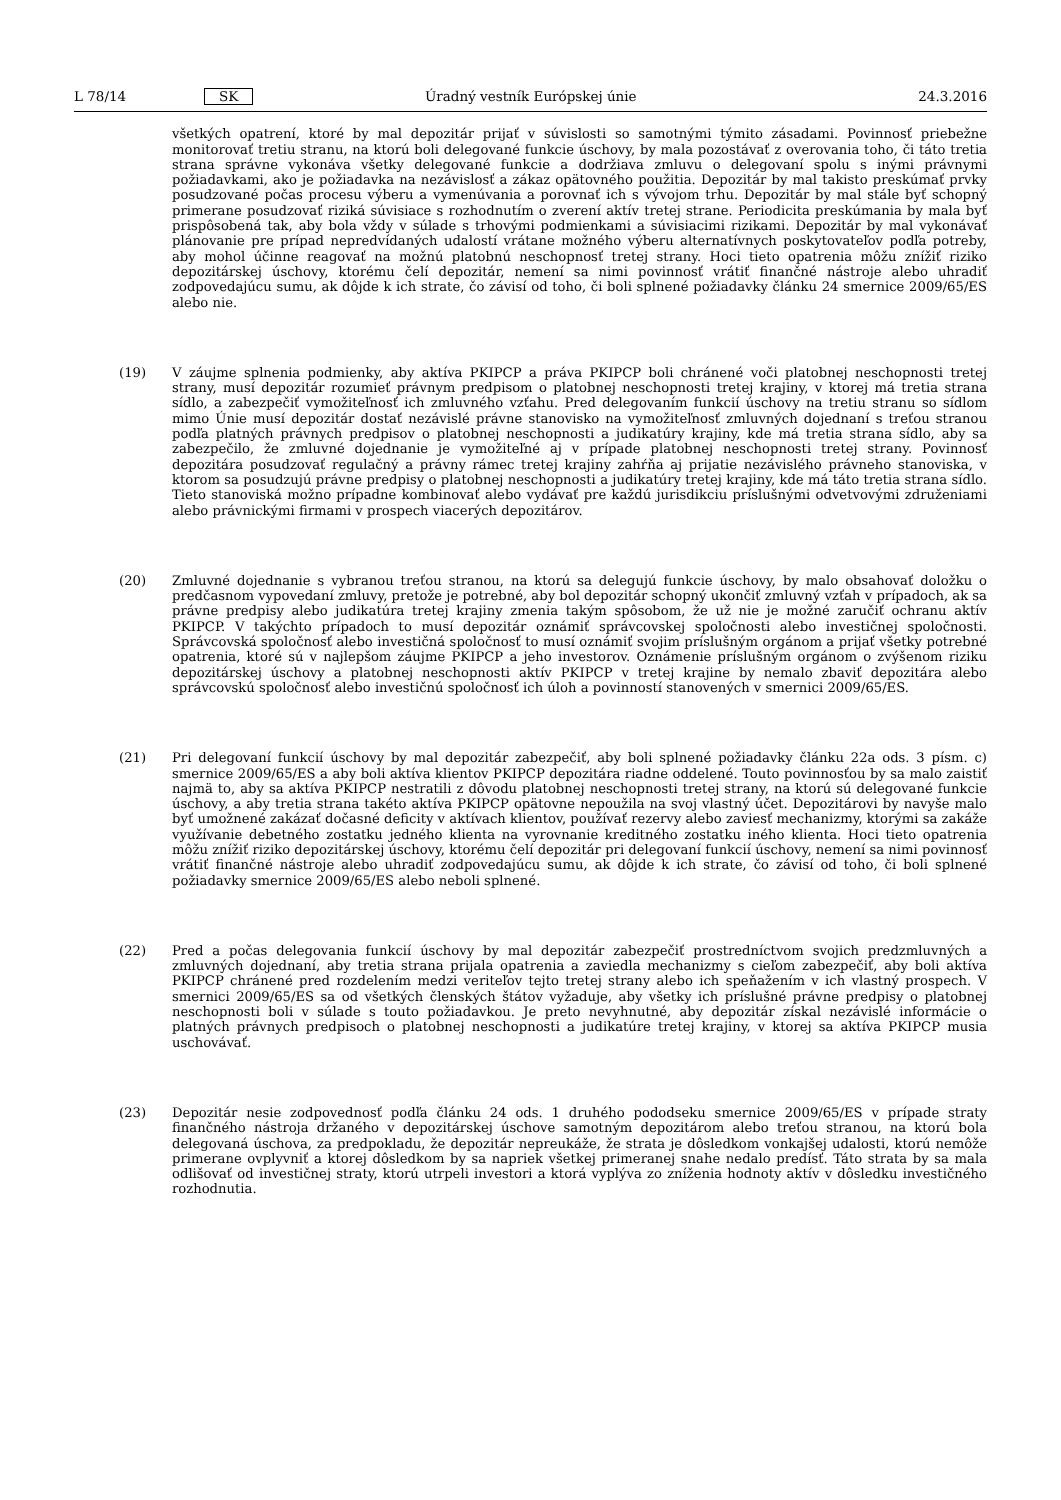L 78/14 SK Úradný vestník Európskej únie 24.3.2016
všetkých opatrení, ktoré by mal depozitár prijať v súvislosti so samotnými týmito zásadami. Povinnosť priebežne monitorovať tretiu stranu, na ktorú boli delegované funkcie úschovy, by mala pozostávať z overovania toho, či táto tretia strana správne vykonáva všetky delegované funkcie a dodržiava zmluvu o delegovaní spolu s inými právnymi požiadavkami, ako je požiadavka na nezávislosť a zákaz opätovného použitia. Depozitár by mal takisto preskúmať prvky posudzované počas procesu výberu a vymenúvania a porovnať ich s vývojom trhu. Depozitár by mal stále byť schopný primerane posudzovať riziká súvisiace s rozhodnutím o zverení aktív tretej strane. Periodicita preskúmania by mala byť prispôsobená tak, aby bola vždy v súlade s trhovými podmienkami a súvisiacimi rizikami. Depozitár by mal vykonávať plánovanie pre prípad nepredvídaných udalostí vrátane možného výberu alternatívnych poskytovateľov podľa potreby, aby mohol účinne reagovať na možnú platobnú neschopnosť tretej strany. Hoci tieto opatrenia môžu znížiť riziko depozitárskej úschovy, ktorému čelí depozitár, nemení sa nimi povinnosť vrátiť finančné nástroje alebo uhradiť zodpovedajúcu sumu, ak dôjde k ich strate, čo závisí od toho, či boli splnené požiadavky článku 24 smernice 2009/65/ES alebo nie.
(19) V záujme splnenia podmienky, aby aktíva PKIPCP a práva PKIPCP boli chránené voči platobnej neschopnosti tretej strany, musí depozitár rozumieť právnym predpisom o platobnej neschopnosti tretej krajiny, v ktorej má tretia strana sídlo, a zabezpečiť vymožiteľnosť ich zmluvného vzťahu. Pred delegovaním funkcií úschovy na tretiu stranu so sídlom mimo Únie musí depozitár dostať nezávislé právne stanovisko na vymožiteľnosť zmluvných dojednaní s treťou stranou podľa platných právnych predpisov o platobnej neschopnosti a judikatúry krajiny, kde má tretia strana sídlo, aby sa zabezpečilo, že zmluvné dojednanie je vymožiteľné aj v prípade platobnej neschopnosti tretej strany. Povinnosť depozitára posudzovať regulačný a právny rámec tretej krajiny zahŕňa aj prijatie nezávislého právneho stanoviska, v ktorom sa posudzujú právne predpisy o platobnej neschopnosti a judikatúry tretej krajiny, kde má táto tretia strana sídlo. Tieto stanoviská možno prípadne kombinovať alebo vydávať pre každú jurisdikciu príslušnými odvetvovými združeniami alebo právnickými firmami v prospech viacerých depozitárov.
(20) Zmluvné dojednanie s vybranou treťou stranou, na ktorú sa delegujú funkcie úschovy, by malo obsahovať doložku o predčasnom vypovedaní zmluvy, pretože je potrebné, aby bol depozitár schopný ukončiť zmluvný vzťah v prípadoch, ak sa právne predpisy alebo judikatúra tretej krajiny zmenia takým spôsobom, že už nie je možné zaručiť ochranu aktív PKIPCP. V takýchto prípadoch to musí depozitár oznámiť správcovskej spoločnosti alebo investičnej spoločnosti. Správcovská spoločnosť alebo investičná spoločnosť to musí oznámiť svojim príslušným orgánom a prijať všetky potrebné opatrenia, ktoré sú v najlepšom záujme PKIPCP a jeho investorov. Oznámenie príslušným orgánom o zvýšenom riziku depozitárskej úschovy a platobnej neschopnosti aktív PKIPCP v tretej krajine by nemalo zbaviť depozitára alebo správcovskú spoločnosť alebo investičnú spoločnosť ich úloh a povinností stanovených v smernici 2009/65/ES.
(21) Pri delegovaní funkcií úschovy by mal depozitár zabezpečiť, aby boli splnené požiadavky článku 22a ods. 3 písm. c) smernice 2009/65/ES a aby boli aktíva klientov PKIPCP depozitára riadne oddelené. Touto povinnosťou by sa malo zaistiť najmä to, aby sa aktíva PKIPCP nestratili z dôvodu platobnej neschopnosti tretej strany, na ktorú sú delegované funkcie úschovy, a aby tretia strana takéto aktíva PKIPCP opätovne nepoužila na svoj vlastný účet. Depozitárovi by navyše malo byť umožnené zakázať dočasné deficity v aktívach klientov, používať rezervy alebo zaviesť mechanizmy, ktorými sa zakáže využívanie debetného zostatku jedného klienta na vyrovnanie kreditného zostatku iného klienta. Hoci tieto opatrenia môžu znížiť riziko depozitárskej úschovy, ktorému čelí depozitár pri delegovaní funkcií úschovy, nemení sa nimi povinnosť vrátiť finančné nástroje alebo uhradiť zodpovedajúcu sumu, ak dôjde k ich strate, čo závisí od toho, či boli splnené požiadavky smernice 2009/65/ES alebo neboli splnené.
(22) Pred a počas delegovania funkcií úschovy by mal depozitár zabezpečiť prostredníctvom svojich predzmluvných a zmluvných dojednaní, aby tretia strana prijala opatrenia a zaviedla mechanizmy s cieľom zabezpečiť, aby boli aktíva PKIPCP chránené pred rozdelením medzi veriteľov tejto tretej strany alebo ich speňažením v ich vlastný prospech. V smernici 2009/65/ES sa od všetkých členských štátov vyžaduje, aby všetky ich príslušné právne predpisy o platobnej neschopnosti boli v súlade s touto požiadavkou. Je preto nevyhnutné, aby depozitár získal nezávislé informácie o platných právnych predpisoch o platobnej neschopnosti a judikatúre tretej krajiny, v ktorej sa aktíva PKIPCP musia uschovávať.
(23) Depozitár nesie zodpovednosť podľa článku 24 ods. 1 druhého pododseku smernice 2009/65/ES v prípade straty finančného nástroja držaného v depozitárskej úschove samotným depozitárom alebo treťou stranou, na ktorú bola delegovaná úschova, za predpokladu, že depozitár nepreukáže, že strata je dôsledkom vonkajšej udalosti, ktorú nemôže primerane ovplyvniť a ktorej dôsledkom by sa napriek všetkej primeranej snahe nedalo predísť. Táto strata by sa mala odlišovať od investičnej straty, ktorú utrpeli investori a ktorá vyplýva zo zníženia hodnoty aktív v dôsledku investičného rozhodnutia.